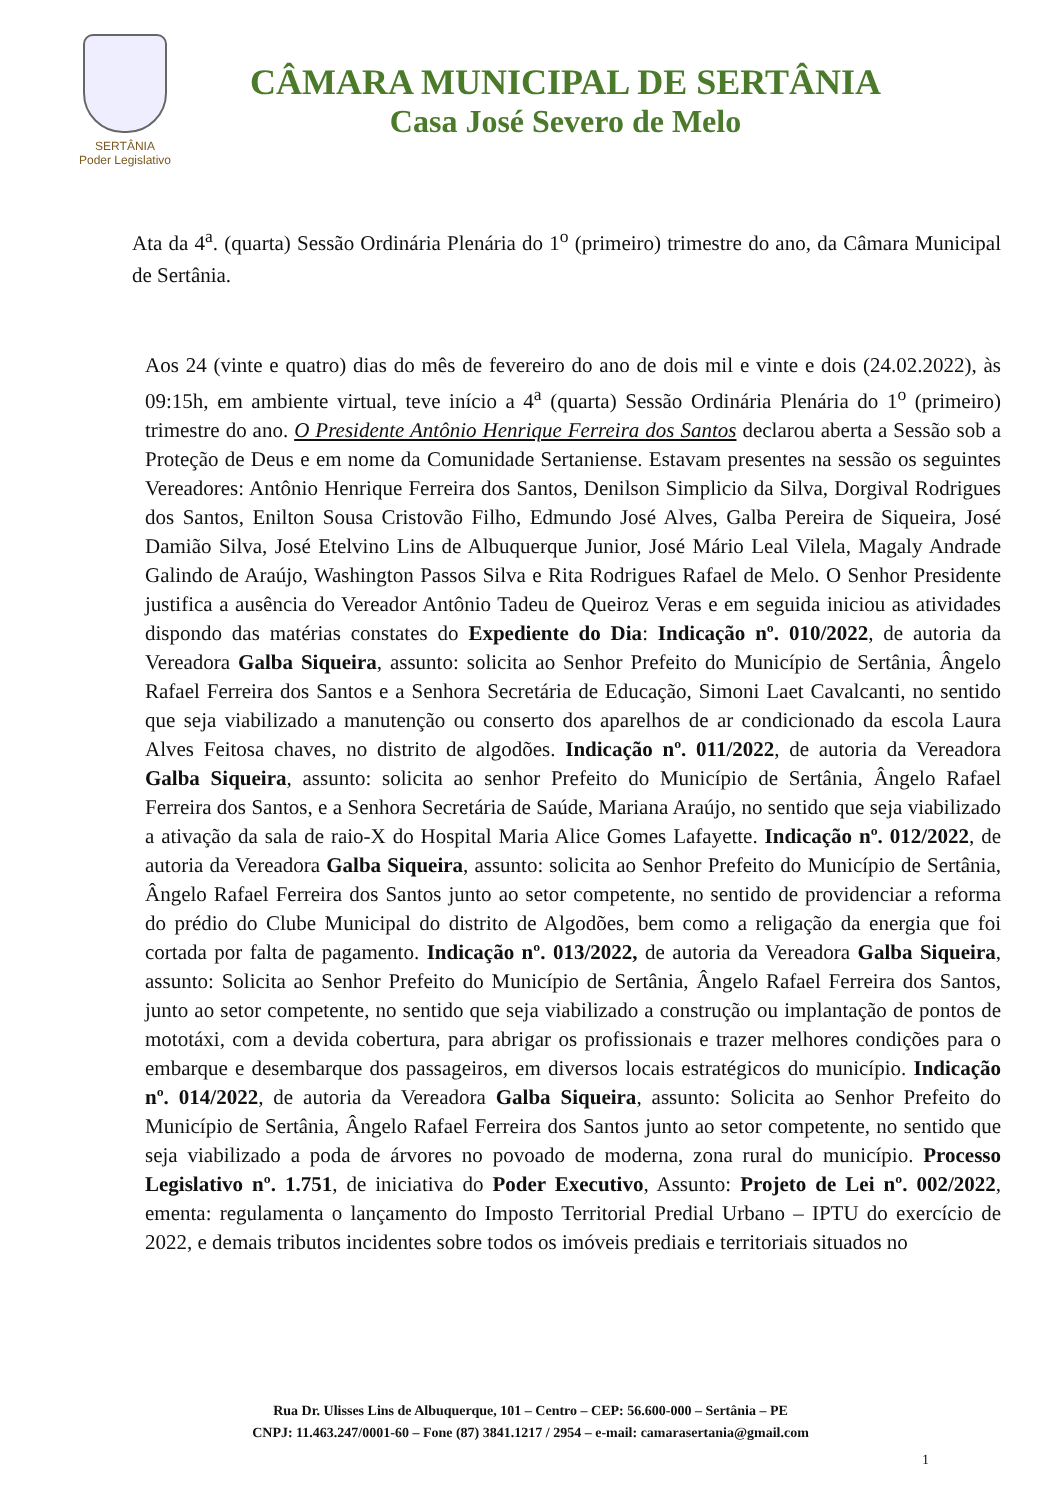SERTÂNIA
Poder Legislativo
CÂMARA MUNICIPAL DE SERTÂNIA
Casa José Severo de Melo
Ata da 4<sup>a</sup>. (quarta) Sessão Ordinária Plenária do 1<sup>o</sup> (primeiro) trimestre do ano, da Câmara Municipal de Sertânia.
Aos 24 (vinte e quatro) dias do mês de fevereiro do ano de dois mil e vinte e dois (24.02.2022), às 09:15h, em ambiente virtual, teve início a 4<sup>a</sup> (quarta) Sessão Ordinária Plenária do 1<sup>o</sup> (primeiro) trimestre do ano. O Presidente Antônio Henrique Ferreira dos Santos declarou aberta a Sessão sob a Proteção de Deus e em nome da Comunidade Sertaniense. Estavam presentes na sessão os seguintes Vereadores: Antônio Henrique Ferreira dos Santos, Denilson Simplicio da Silva, Dorgival Rodrigues dos Santos, Enilton Sousa Cristovão Filho, Edmundo José Alves, Galba Pereira de Siqueira, José Damião Silva, José Etelvino Lins de Albuquerque Junior, José Mário Leal Vilela, Magaly Andrade Galindo de Araújo, Washington Passos Silva e Rita Rodrigues Rafael de Melo. O Senhor Presidente justifica a ausência do Vereador Antônio Tadeu de Queiroz Veras e em seguida iniciou as atividades dispondo das matérias constates do Expediente do Dia: Indicação nº. 010/2022, de autoria da Vereadora Galba Siqueira, assunto: solicita ao Senhor Prefeito do Município de Sertânia, Ângelo Rafael Ferreira dos Santos e a Senhora Secretária de Educação, Simoni Laet Cavalcanti, no sentido que seja viabilizado a manutenção ou conserto dos aparelhos de ar condicionado da escola Laura Alves Feitosa chaves, no distrito de algodões. Indicação nº. 011/2022, de autoria da Vereadora Galba Siqueira, assunto: solicita ao senhor Prefeito do Município de Sertânia, Ângelo Rafael Ferreira dos Santos, e a Senhora Secretária de Saúde, Mariana Araújo, no sentido que seja viabilizado a ativação da sala de raio-X do Hospital Maria Alice Gomes Lafayette. Indicação nº. 012/2022, de autoria da Vereadora Galba Siqueira, assunto: solicita ao Senhor Prefeito do Município de Sertânia, Ângelo Rafael Ferreira dos Santos junto ao setor competente, no sentido de providenciar a reforma do prédio do Clube Municipal do distrito de Algodões, bem como a religação da energia que foi cortada por falta de pagamento. Indicação nº. 013/2022, de autoria da Vereadora Galba Siqueira, assunto: Solicita ao Senhor Prefeito do Município de Sertânia, Ângelo Rafael Ferreira dos Santos, junto ao setor competente, no sentido que seja viabilizado a construção ou implantação de pontos de mototáxi, com a devida cobertura, para abrigar os profissionais e trazer melhores condições para o embarque e desembarque dos passageiros, em diversos locais estratégicos do município. Indicação nº. 014/2022, de autoria da Vereadora Galba Siqueira, assunto: Solicita ao Senhor Prefeito do Município de Sertânia, Ângelo Rafael Ferreira dos Santos junto ao setor competente, no sentido que seja viabilizado a poda de árvores no povoado de moderna, zona rural do município. Processo Legislativo nº. 1.751, de iniciativa do Poder Executivo, Assunto: Projeto de Lei nº. 002/2022, ementa: regulamenta o lançamento do Imposto Territorial Predial Urbano – IPTU do exercício de 2022, e demais tributos incidentes sobre todos os imóveis prediais e territoriais situados no
Rua Dr. Ulisses Lins de Albuquerque, 101 – Centro – CEP: 56.600-000 – Sertânia – PE
CNPJ: 11.463.247/0001-60 – Fone (87) 3841.1217 / 2954 – e-mail: camarasertania@gmail.com
1